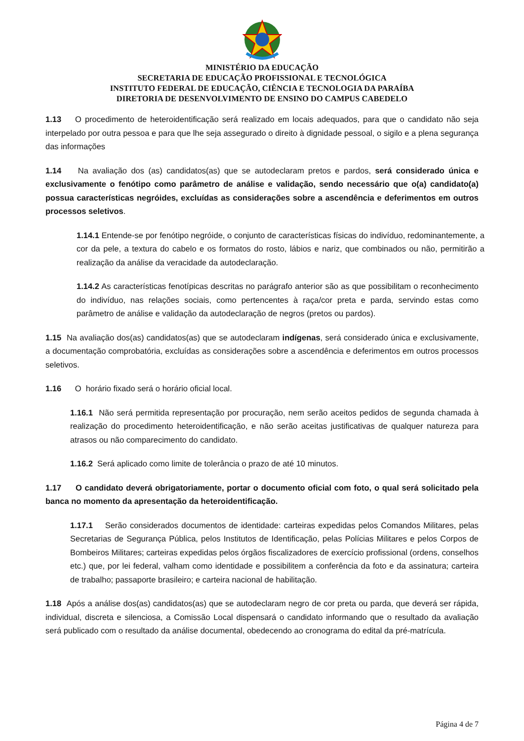MINISTÉRIO DA EDUCAÇÃO
SECRETARIA DE EDUCAÇÃO PROFISSIONAL E TECNOLÓGICA
INSTITUTO FEDERAL DE EDUCAÇÃO, CIÊNCIA E TECNOLOGIA DA PARAÍBA
DIRETORIA DE DESENVOLVIMENTO DE ENSINO DO CAMPUS CABEDELO
1.13 O procedimento de heteroidentificação será realizado em locais adequados, para que o candidato não seja interpelado por outra pessoa e para que lhe seja assegurado o direito à dignidade pessoal, o sigilo e a plena segurança das informações
1.14 Na avaliação dos (as) candidatos(as) que se autodeclaram pretos e pardos, será considerado única e exclusivamente o fenótipo como parâmetro de análise e validação, sendo necessário que o(a) candidato(a) possua características negróides, excluídas as considerações sobre a ascendência e deferimentos em outros processos seletivos.
1.14.1 Entende-se por fenótipo negróide, o conjunto de características físicas do indivíduo, redominantemente, a cor da pele, a textura do cabelo e os formatos do rosto, lábios e nariz, que combinados ou não, permitirão a realização da análise da veracidade da autodeclaração.
1.14.2 As características fenotípicas descritas no parágrafo anterior são as que possibilitam o reconhecimento do indivíduo, nas relações sociais, como pertencentes à raça/cor preta e parda, servindo estas como parâmetro de análise e validação da autodeclaração de negros (pretos ou pardos).
1.15 Na avaliação dos(as) candidatos(as) que se autodeclaram indígenas, será considerado única e exclusivamente, a documentação comprobatória, excluídas as considerações sobre a ascendência e deferimentos em outros processos seletivos.
1.16 O horário fixado será o horário oficial local.
1.16.1 Não será permitida representação por procuração, nem serão aceitos pedidos de segunda chamada à realização do procedimento heteroidentificação, e não serão aceitas justificativas de qualquer natureza para atrasos ou não comparecimento do candidato.
1.16.2 Será aplicado como limite de tolerância o prazo de até 10 minutos.
1.17 O candidato deverá obrigatoriamente, portar o documento oficial com foto, o qual será solicitado pela banca no momento da apresentação da heteroidentificação.
1.17.1 Serão considerados documentos de identidade: carteiras expedidas pelos Comandos Militares, pelas Secretarias de Segurança Pública, pelos Institutos de Identificação, pelas Polícias Militares e pelos Corpos de Bombeiros Militares; carteiras expedidas pelos órgãos fiscalizadores de exercício profissional (ordens, conselhos etc.) que, por lei federal, valham como identidade e possibilitem a conferência da foto e da assinatura; carteira de trabalho; passaporte brasileiro; e carteira nacional de habilitação.
1.18 Após a análise dos(as) candidatos(as) que se autodeclaram negro de cor preta ou parda, que deverá ser rápida, individual, discreta e silenciosa, a Comissão Local dispensará o candidato informando que o resultado da avaliação será publicado com o resultado da análise documental, obedecendo ao cronograma do edital da pré-matrícula.
Página 4 de 7